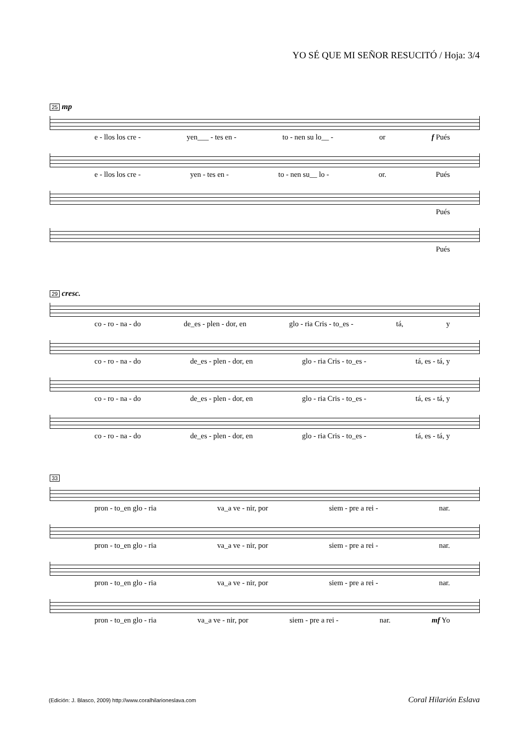YO SÉ QUE MI SEÑOR RESUCITÓ / Hoja: 3/4
25 mp
e - llos los cre - yen___ - tes en - to - nen su lo__ - or f Pués
e - llos los cre - yen - tes en - to - nen su__ lo - or. Pués
Pués
Pués
29 cresc.
co - ro - na - do de_es - plen - dor, en glo - ria Cris - to_es - tá, y
co - ro - na - do de_es - plen - dor, en glo - ria Cris - to_es - tá, es - tá, y
co - ro - na - do de_es - plen - dor, en glo - ria Cris - to_es - tá, es - tá, y
co - ro - na - do de_es - plen - dor, en glo - ria Cris - to_es - tá, es - tá, y
33
pron - to_en glo - ria va_a ve - nir, por siem - pre a rei - nar.
pron - to_en glo - ria va_a ve - nir, por siem - pre a rei - nar.
pron - to_en glo - ria va_a ve - nir, por siem - pre a rei - nar.
pron - to_en glo - ria va_a ve - nir, por siem - pre a rei - nar. mf Yo
(Edición: J. Blasco, 2009) http://www.coralhilarioneslava.com
Coral Hilarión Eslava